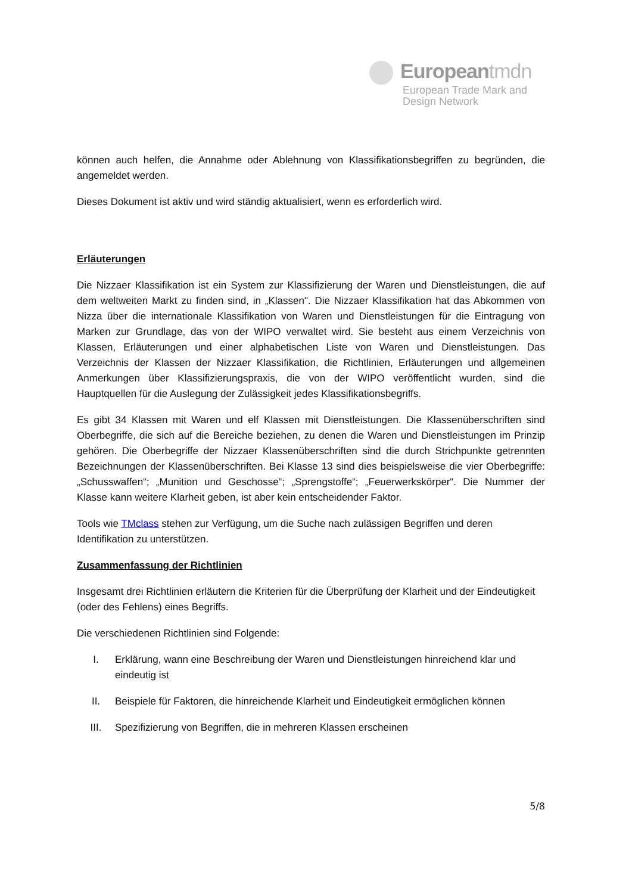Europeantmdn
European Trade Mark and
Design Network
können auch helfen, die Annahme oder Ablehnung von Klassifikationsbegriffen zu begründen, die angemeldet werden.
Dieses Dokument ist aktiv und wird ständig aktualisiert, wenn es erforderlich wird.
Erläuterungen
Die Nizzaer Klassifikation ist ein System zur Klassifizierung der Waren und Dienstleistungen, die auf dem weltweiten Markt zu finden sind, in „Klassen". Die Nizzaer Klassifikation hat das Abkommen von Nizza über die internationale Klassifikation von Waren und Dienstleistungen für die Eintragung von Marken zur Grundlage, das von der WIPO verwaltet wird. Sie besteht aus einem Verzeichnis von Klassen, Erläuterungen und einer alphabetischen Liste von Waren und Dienstleistungen. Das Verzeichnis der Klassen der Nizzaer Klassifikation, die Richtlinien, Erläuterungen und allgemeinen Anmerkungen über Klassifizierungspraxis, die von der WIPO veröffentlicht wurden, sind die Hauptquellen für die Auslegung der Zulässigkeit jedes Klassifikationsbegriffs.
Es gibt 34 Klassen mit Waren und elf Klassen mit Dienstleistungen. Die Klassenüberschriften sind Oberbegriffe, die sich auf die Bereiche beziehen, zu denen die Waren und Dienstleistungen im Prinzip gehören. Die Oberbegriffe der Nizzaer Klassenüberschriften sind die durch Strichpunkte getrennten Bezeichnungen der Klassenüberschriften. Bei Klasse 13 sind dies beispielsweise die vier Oberbegriffe: „Schusswaffen“; „Munition und Geschosse“; „Sprengstoffe“; „Feuerwerkskörper“. Die Nummer der Klasse kann weitere Klarheit geben, ist aber kein entscheidender Faktor.
Tools wie TMclass stehen zur Verfügung, um die Suche nach zulässigen Begriffen und deren Identifikation zu unterstützen.
Zusammenfassung der Richtlinien
Insgesamt drei Richtlinien erläutern die Kriterien für die Überprüfung der Klarheit und der Eindeutigkeit (oder des Fehlens) eines Begriffs.
Die verschiedenen Richtlinien sind Folgende:
I. Erklärung, wann eine Beschreibung der Waren und Dienstleistungen hinreichend klar und eindeutig ist
II. Beispiele für Faktoren, die hinreichende Klarheit und Eindeutigkeit ermöglichen können
III. Spezifizierung von Begriffen, die in mehreren Klassen erscheinen
5/8